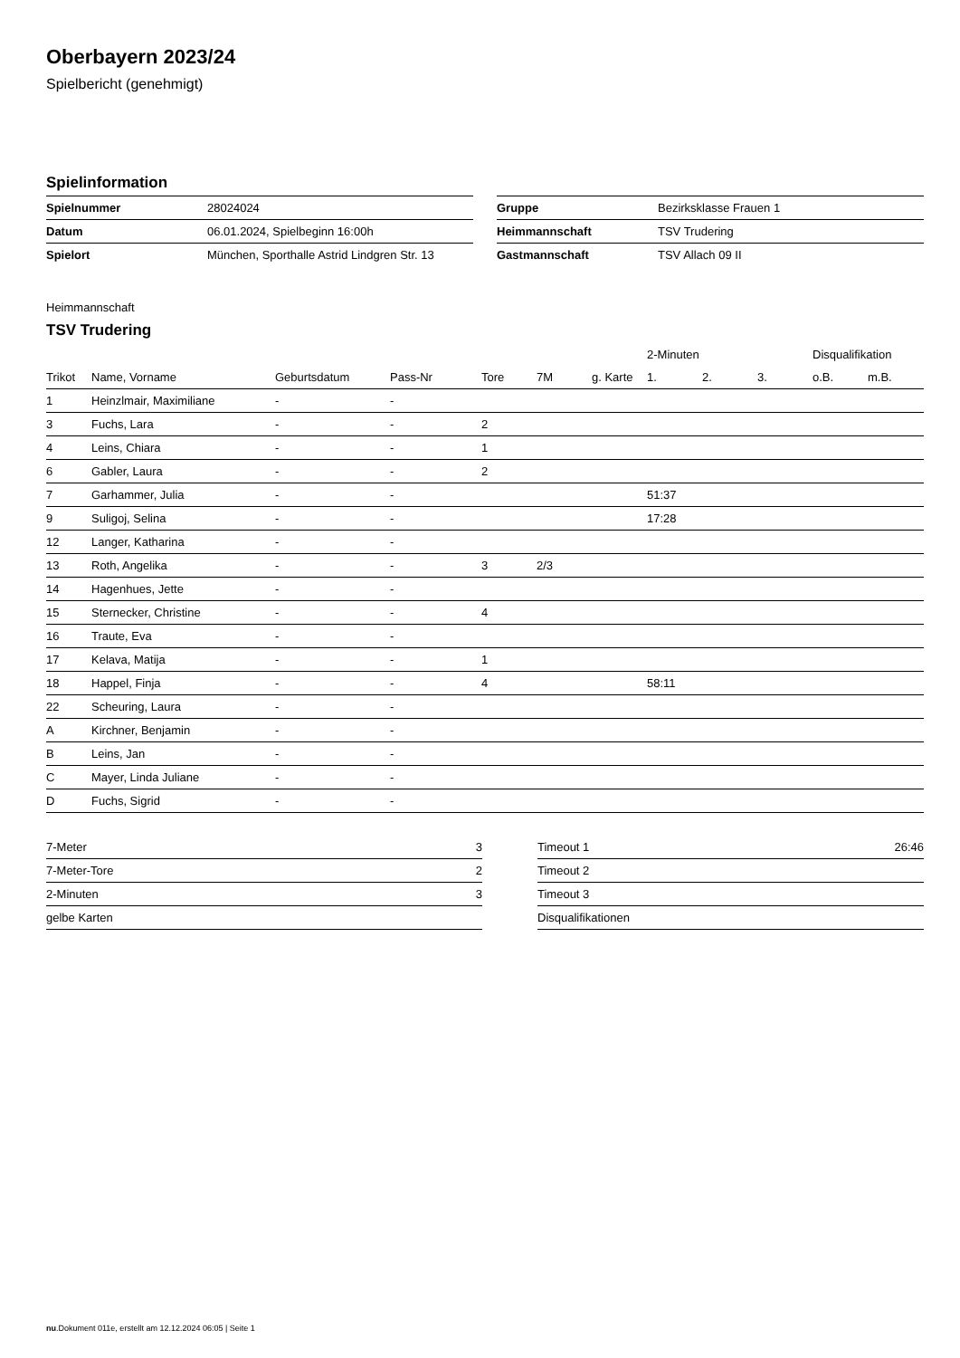Oberbayern 2023/24
Spielbericht (genehmigt)
Spielinformation
| Spielnummer | 28024024 |
| Datum | 06.01.2024, Spielbeginn 16:00h |
| Spielort | München, Sporthalle Astrid Lindgren Str. 13 |
| Gruppe | Bezirksklasse Frauen 1 |
| Heimmannschaft | TSV Trudering |
| Gastmannschaft | TSV Allach 09 II |
Heimmannschaft
TSV Trudering
| | | | | | | | 2-Minuten | | | Disqualifikation | |
| --- | --- | --- | --- | --- | --- | --- | --- | --- | --- | --- | --- |
| Trikot | Name, Vorname | Geburtsdatum | Pass-Nr | Tore | 7M | g. Karte | 1. | 2. | 3. | o.B. | m.B. |
| 1 | Heinzlmair, Maximiliane | - | - | | | | | | | | |
| 3 | Fuchs, Lara | - | - | 2 | | | | | | | |
| 4 | Leins, Chiara | - | - | 1 | | | | | | | |
| 6 | Gabler, Laura | - | - | 2 | | | | | | | |
| 7 | Garhammer, Julia | - | - | | | | 51:37 | | | | |
| 9 | Suligoj, Selina | - | - | | | | 17:28 | | | | |
| 12 | Langer, Katharina | - | - | | | | | | | | |
| 13 | Roth, Angelika | - | - | 3 | 2/3 | | | | | | |
| 14 | Hagenhues, Jette | - | - | | | | | | | | |
| 15 | Sternecker, Christine | - | - | 4 | | | | | | | |
| 16 | Traute, Eva | - | - | | | | | | | | |
| 17 | Kelava, Matija | - | - | 1 | | | | | | | |
| 18 | Happel, Finja | - | - | 4 | | | 58:11 | | | | |
| 22 | Scheuring, Laura | - | - | | | | | | | | |
| A | Kirchner, Benjamin | - | - | | | | | | | | |
| B | Leins, Jan | - | - | | | | | | | | |
| C | Mayer, Linda Juliane | - | - | | | | | | | | |
| D | Fuchs, Sigrid | - | - | | | | | | | | |
| 7-Meter | 3 |
| 7-Meter-Tore | 2 |
| 2-Minuten | 3 |
| gelbe Karten | |
| Timeout 1 | 26:46 |
| Timeout 2 | |
| Timeout 3 | |
| Disqualifikationen | |
nu.Dokument 011e, erstellt am 12.12.2024 06:05 | Seite 1